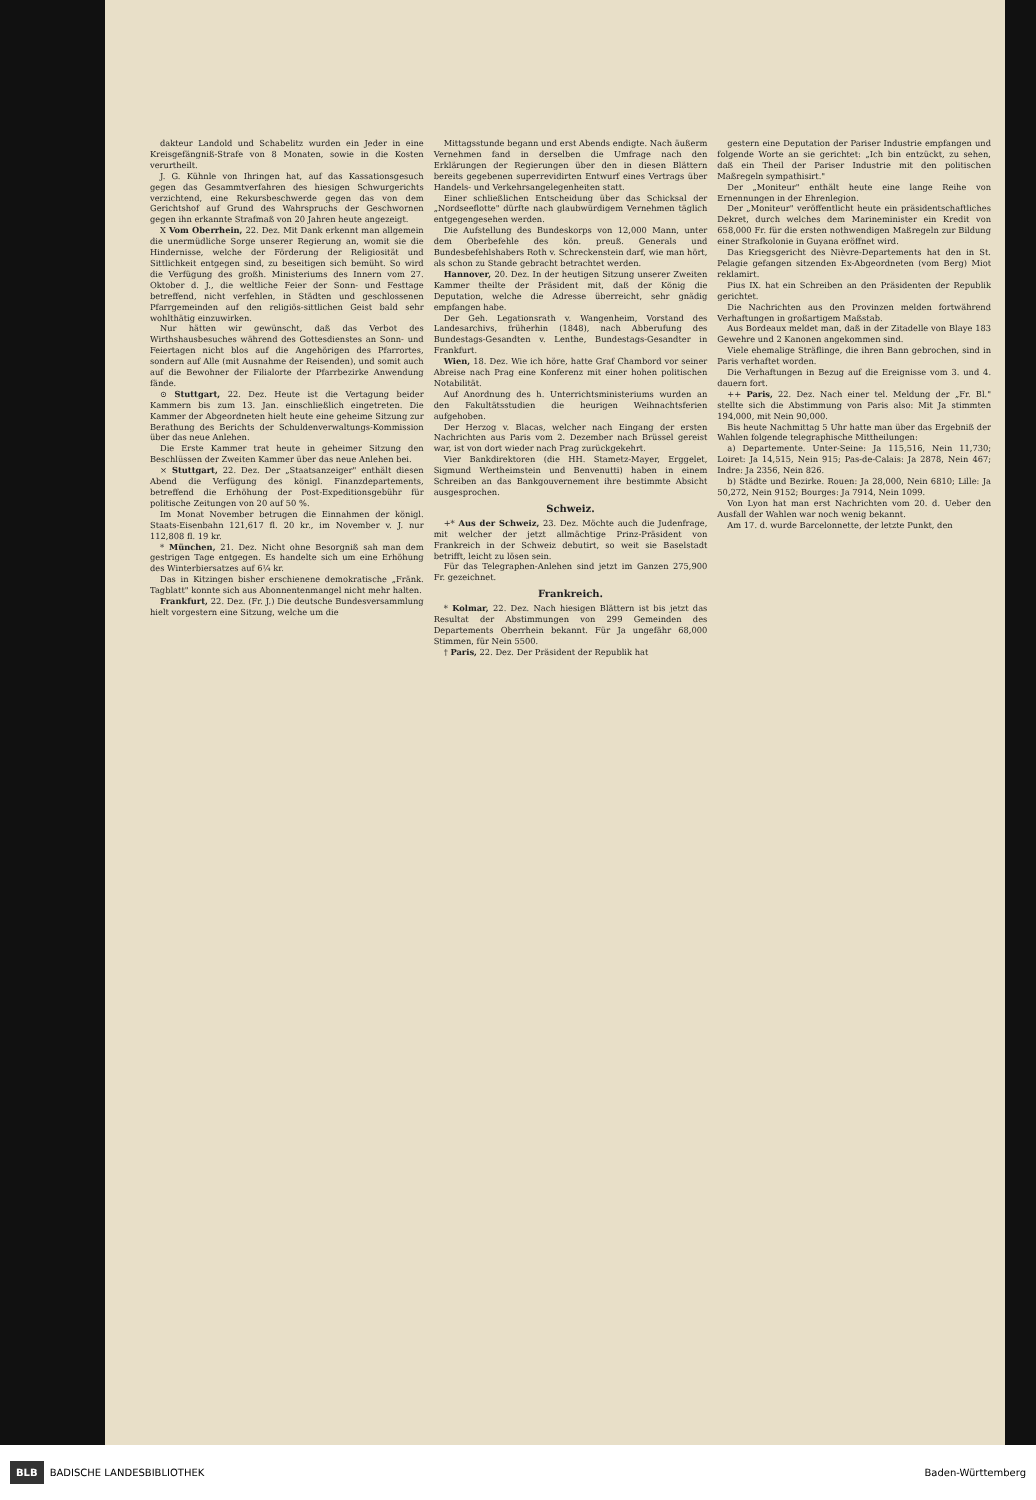dakteur Landold und Schabelitz wurden ein Jeder in eine Kreisgefängniß-Strafe von 8 Monaten, sowie in die Kosten verurtheilt.
J. G. Kühnle von Ihringen hat, auf das Kassationsgesuch gegen das Gesammtverfahren des hiesigen Schwurgerichts verzichtend, eine Rekursbeschwerde gegen das von dem Gerichtshof auf Grund des Wahrspruchs der Geschwornen gegen ihn erkannte Strafmaß von 20 Jahren heute angezeigt.
X Vom Oberrhein, 22. Dez. Mit Dank erkennt man allgemein die unermüdliche Sorge unserer Regierung an, womit sie die Hindernisse, welche der Förderung der Religiosität und Sittlichkeit entgegen sind, zu beseitigen sich bemüht. So wird die Verfügung des großh. Ministeriums des Innern vom 27. Oktober d. J., die weltliche Feier der Sonn- und Festtage betreffend, nicht verfehlen, in Städten und geschlossenen Pfarrgemeinden auf den religiös-sittlichen Geist bald sehr wohlthätig einzuwirken.
Nur hätten wir gewünscht, daß das Verbot des Wirthshausbesuches während des Gottesdienstes an Sonn- und Feiertagen nicht blos auf die Angehörigen des Pfarrortes, sondern auf Alle (mit Ausnahme der Reisenden), und somit auch auf die Bewohner der Filialorte der Pfarrbezirke Anwendung fände.
⊙ Stuttgart, 22. Dez. Heute ist die Vertagung beider Kammern bis zum 13. Jan. einschließlich eingetreten. Die Kammer der Abgeordneten hielt heute eine geheime Sitzung zur Berathung des Berichts der Schuldenverwaltungs-Kommission über das neue Anlehen.
Die Erste Kammer trat heute in geheimer Sitzung den Beschlüssen der Zweiten Kammer über das neue Anlehen bei.
× Stuttgart, 22. Dez. Der „Staatsanzeiger" enthält diesen Abend die Verfügung des königl. Finanzdepartements, betreffend die Erhöhung der Post-Expeditionsgebühr für politische Zeitungen von 20 auf 50 %.
Im Monat November betrugen die Einnahmen der königl. Staats-Eisenbahn 121,617 fl. 20 kr., im November v. J. nur 112,808 fl. 19 kr.
* München, 21. Dez. Nicht ohne Besorgniß sah man dem gestrigen Tage entgegen. Es handelte sich um eine Erhöhung des Winterbiersatzes auf 6¼ kr.
Das in Kitzingen bisher erschienene demokratische „Fränk. Tagblatt" konnte sich aus Abonnentenmangel nicht mehr halten.
Frankfurt, 22. Dez. (Fr. J.) Die deutsche Bundesversammlung hielt vorgestern eine Sitzung, welche um die
Mittagsstunde begann und erst Abends endigte. Nach äußerm Vernehmen fand in derselben die Umfrage nach den Erklärungen der Regierungen über den in diesen Blättern bereits gegebenen superrevidirten Entwurf eines Vertrags über Handels- und Verkehrsangelegenheiten statt.
Einer schließlichen Entscheidung über das Schicksal der „Nordseeflotte" dürfte nach glaubwürdigem Vernehmen täglich entgegengesehen werden.
Die Aufstellung des Bundeskorps von 12,000 Mann, unter dem Oberbefehle des kön. preuß. Generals und Bundesbefehlshabers Roth v. Schreckenstein darf, wie man hört, als schon zu Stande gebracht betrachtet werden.
Hannover, 20. Dez. In der heutigen Sitzung unserer Zweiten Kammer theilte der Präsident mit, daß der König die Deputation, welche die Adresse überreicht, sehr gnädig empfangen habe.
Der Geh. Legationsrath v. Wangenheim, Vorstand des Landesarchivs, früherhin (1848), nach Abberufung des Bundestags-Gesandten v. Lenthe, Bundestags-Gesandter in Frankfurt.
Wien, 18. Dez. Wie ich höre, hatte Graf Chambord vor seiner Abreise nach Prag eine Konferenz mit einer hohen politischen Notabilität.
Auf Anordnung des h. Unterrichtsministeriums wurden an den Fakultätsstudien die heurigen Weihnachtsferien aufgehoben.
Der Herzog v. Blacas, welcher nach Eingang der ersten Nachrichten aus Paris vom 2. Dezember nach Brüssel gereist war, ist von dort wieder nach Prag zurückgekehrt.
Vier Bankdirektoren (die HH. Stametz-Mayer, Erggelet, Sigmund Wertheimstein und Benvenutti) haben in einem Schreiben an das Bankgouvernement ihre bestimmte Absicht ausgesprochen.
Schweiz.
+* Aus der Schweiz, 23. Dez. Möchte auch die Judenfrage, mit welcher der jetzt allmächtige Prinz-Präsident von Frankreich in der Schweiz debutirt, so weit sie Baselstadt betrifft, leicht zu lösen sein.
Für das Telegraphen-Anlehen sind jetzt im Ganzen 275,900 Fr. gezeichnet.
Frankreich.
* Kolmar, 22. Dez. Nach hiesigen Blättern ist bis jetzt das Resultat der Abstimmungen von 299 Gemeinden des Departements Oberrhein bekannt. Für Ja ungefähr 68,000 Stimmen, für Nein 5500.
† Paris, 22. Dez. Der Präsident der Republik hat
gestern eine Deputation der Pariser Industrie empfangen und folgende Worte an sie gerichtet: „Ich bin entzückt, zu sehen, daß ein Theil der Pariser Industrie mit den politischen Maßregeln sympathisirt."
Der „Moniteur" enthält heute eine lange Reihe von Ernennungen in der Ehrenlegion.
Der „Moniteur" veröffentlicht heute ein präsidentschaftliches Dekret, durch welches dem Marineminister ein Kredit von 658,000 Fr. für die ersten nothwendigen Maßregeln zur Bildung einer Strafkolonie in Guyana eröffnet wird.
Das Kriegsgericht des Nièvre-Departements hat den in St. Pelagie gefangen sitzenden Ex-Abgeordneten (vom Berg) Miot reklamirt.
Pius IX. hat ein Schreiben an den Präsidenten der Republik gerichtet.
Die Nachrichten aus den Provinzen melden fortwährend Verhaftungen in großartigem Maßstab.
Aus Bordeaux meldet man, daß in der Zitadelle von Blaye 183 Gewehre und 2 Kanonen angekommen sind.
Viele ehemalige Sträflinge, die ihren Bann gebrochen, sind in Paris verhaftet worden.
Die Verhaftungen in Bezug auf die Ereignisse vom 3. und 4. dauern fort.
++ Paris, 22. Dez. Nach einer tel. Meldung der „Fr. Bl." stellte sich die Abstimmung von Paris also: Mit Ja stimmten 194,000, mit Nein 90,000.
Bis heute Nachmittag 5 Uhr hatte man über das Ergebniß der Wahlen folgende telegraphische Mittheilungen:
a) Departemente. Unter-Seine: Ja 115,516, Nein 11,730; Loiret: Ja 14,515, Nein 915; Pas-de-Calais: Ja 2878, Nein 467; Indre: Ja 2356, Nein 826.
b) Städte und Bezirke. Rouen: Ja 28,000, Nein 6810; Lille: Ja 50,272, Nein 9152; Bourges: Ja 7914, Nein 1099.
Von Lyon hat man erst Nachrichten vom 20. d. Ueber den Ausfall der Wahlen war noch wenig bekannt.
Am 17. d. wurde Barcelonnette, der letzte Punkt, den
BLB BADISCHE LANDESBIBLIOTHEK Baden-Württemberg